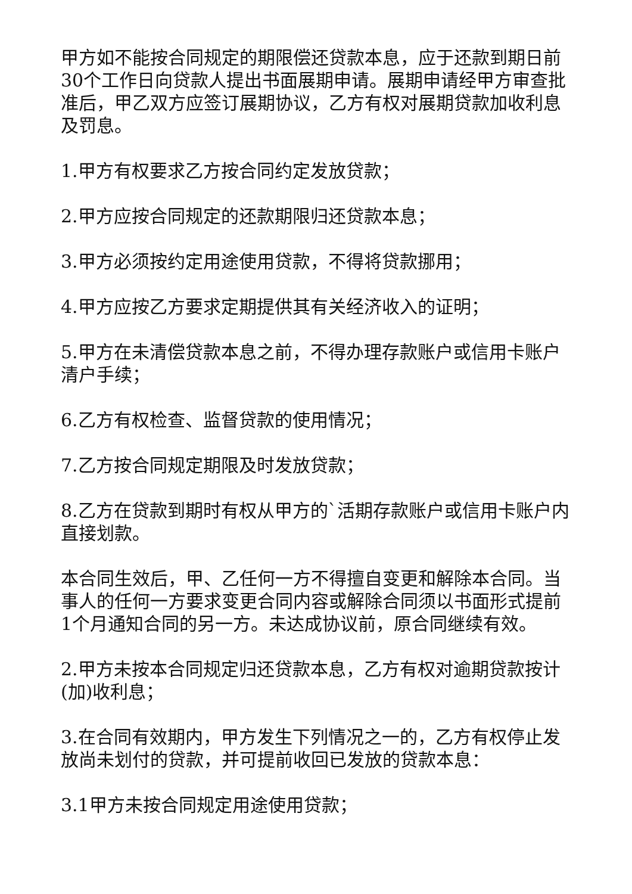甲方如不能按合同规定的期限偿还贷款本息，应于还款到期日前30个工作日向贷款人提出书面展期申请。展期申请经甲方审查批准后，甲乙双方应签订展期协议，乙方有权对展期贷款加收利息及罚息。
1.甲方有权要求乙方按合同约定发放贷款；
2.甲方应按合同规定的还款期限归还贷款本息；
3.甲方必须按约定用途使用贷款，不得将贷款挪用；
4.甲方应按乙方要求定期提供其有关经济收入的证明；
5.甲方在未清偿贷款本息之前，不得办理存款账户或信用卡账户清户手续；
6.乙方有权检查、监督贷款的使用情况；
7.乙方按合同规定期限及时发放贷款；
8.乙方在贷款到期时有权从甲方的`活期存款账户或信用卡账户内直接划款。
本合同生效后，甲、乙任何一方不得擅自变更和解除本合同。当事人的任何一方要求变更合同内容或解除合同须以书面形式提前1个月通知合同的另一方。未达成协议前，原合同继续有效。
2.甲方未按本合同规定归还贷款本息，乙方有权对逾期贷款按计(加)收利息；
3.在合同有效期内，甲方发生下列情况之一的，乙方有权停止发放尚未划付的贷款，并可提前收回已发放的贷款本息：
3.1甲方未按合同规定用途使用贷款；